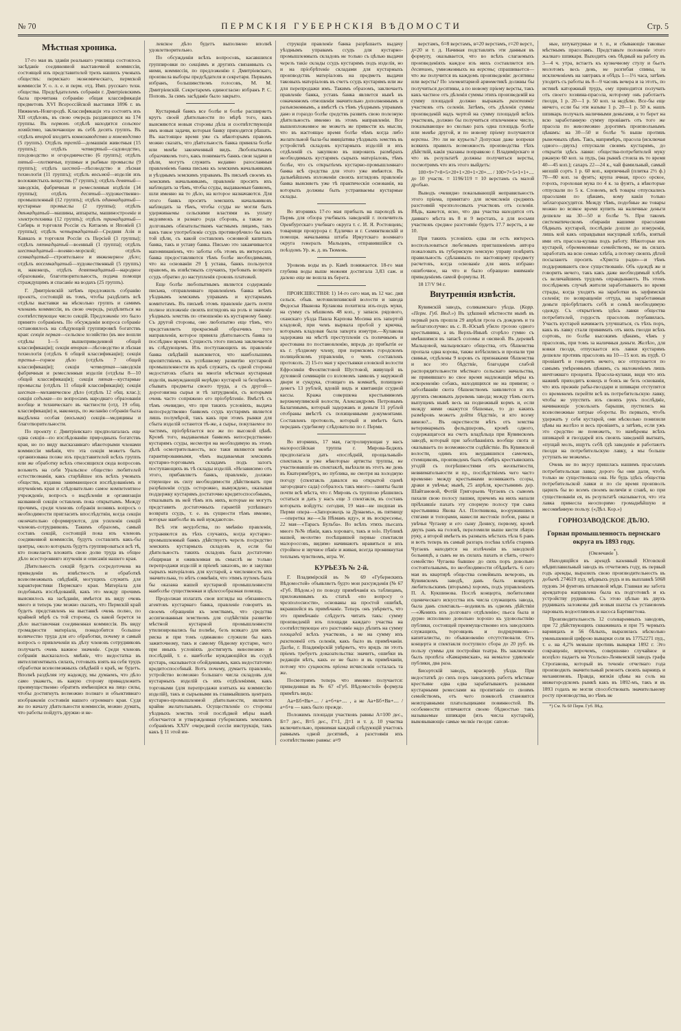№ 70 ПЕРМСКІЯ ГУБЕРНСКІЯ ВѢДОМОСТИ Стр. 5
Мѣстная хроника.
17-го мая въ зданіи реальнаго училища состоялось засѣданіе соединенной выставочной коммиссіи, состоящей изъ представителей трехъ нашихъ ученыхъ обществъ: пермскаго экономическаго, пермской коммиссіи У. о. л. е. и перм. отд. Имп. русскаго техн. общества. Предсѣдателемъ собранія г. Дмитріевскимъ была прочитана собранію общая классификація предметовъ XVI Всероссійской выставки 1896 г. въ Нижнемъ-Новгородѣ. Классификація эта состоитъ изъ XII отдѣловъ, въ свою очередь раздающихся на 174 группы. Въ первомъ отдѣлѣ находится сельское хозяйство, заключающее въ себѣ десять группъ. Въ отдѣлъ второй входитъ коннозаводство и коневодство (5 группъ). Отдѣлъ третій—домашнія животныя (15 группъ); отдѣлъ четвертый—садоводство, плодоводство и огородничество (6 группъ); отдѣлъ пятый—охотничьи, пушные и рыбные промыслы (9 группъ); отдѣлъ шестой—лѣсоводство и лѣсная технологія (11 группъ); отдѣлъ восьмой—изделія изъ волокнистыхъ веществъ (7 группъ); отдѣлъ девятый—заводскія, фабричныя и ремесленныя издѣлія (34 группы); отдѣлъ десятый—художественно-промышленный (12 группъ); отдѣлъ одиннадцатый—кустарные промыслы (2 группы); отдѣлъ двѣнадцатый—машины, аппараты, машиностроеніе и электротехника (12 группъ); отдѣлъ тринадцатый—Сибирь и торговля Россіи съ Китаемъ и Японіей (3 группы); отдѣлъ четырнадцатый—Средняя Азія и Кавказъ и торговля Россіи съ Персіей (3 группы); отдѣлъ пятнадцатый—военный (1 группа); отдѣлъ шестнадцатый—военно-морской; отдѣлъ семнадцатый—строительное и инженерное дѣло; отдѣлъ восемнадцатый—художественный (5 группъ) и, наконецъ, отдѣлъ девятнадцатый—народное образованіе, благотворительность, подача помощи страждущимъ и спасаніе на водахъ (25 группъ).
Г. Дмитріевскій затѣмъ предложилъ собранію проектъ, состоящій въ томъ, чтобы раздѣлить всѣ отдѣлы выставки на нѣсколько группъ и самимъ членамъ коммиссіи, въ свою очередь, раздѣлиться на соотвѣтствующее число секцій. Предложеніе это было принято собраніемъ. По обсужденіи вопроса собраніе остановилось на слѣдующей группировкѣ богатствъ края: секція первая—сельское хозяйство (въ нее вошли отдѣлы 1—5 вышеприведенной общей классификаціи); секція вторая—лѣсоводство и лѣсная технологія (отдѣлъ 6 общей классификаціи); секція третья—горное дѣло (отдѣлъ 7 общей классификаціи); секція четвертая—заводскія фабричныя и ремесленныя изделія (отдѣлы 8—10 общей классификаціи); секція пятая—кустарные промыслы (отдѣлъ 11 общей классификаціи); секція шестая—механическое дѣло (отдѣлъ 12 общ. клас.); секція седьмая—по вопросамъ народнаго образованія вообще и техническаго въ частности (отд. 19 общ. классификаціи) и, наконецъ, по желанію собранія была выдѣлена особая (восьмая) секція—медицины и благотворительности.
По проекту г. Дмитріевскаго предполагалась еще одна секція—по изслѣдованію природныхъ богатствъ края, но по виду высказаннаго нѣкоторыми членами коммиссіи мнѣнія, что эта секція можетъ быть организована позже изъ представителей всѣхъ группъ или же обработку всѣхъ относящихся сюда вопросовъ возьметъ на себя Уральское общество любителей естествознанія, какъ старѣйшее изъ всѣхъ ученыхъ обществъ, издавна занимающееся изслѣдованіемъ и изученіемъ края и слѣдовательно самое компетентное учрежденіе, вопросъ о выдѣленіи и организаціи названной секціи оставленъ пока открытымъ. Между прочимъ, среди членовъ собранія возникъ вопросъ о необходимости пригласить впослѣдствіи, когда секціи окончательно сформируются, для усиленія секцій членовъ-сотрудниковъ. Такимъ образомъ, самый составъ секцій, состоящій пока изъ членовъ соединенной коммиссіи, будутъ составлять какъ-бы центры, около которыхъ будутъ группироваться всѣ тѣ, кто пожелаетъ вложить свою долю труда въ общее дѣло всесторонняго изученія и описанія нашего края.
Дѣятельность секцій будетъ сосредоточена на приведеніи въ извѣстность и обработкѣ всевозможныхъ свѣдѣній, могущихъ служить для характеристики Пермскаго края. Матеріала для подобныхъ изслѣдованій, какъ это между прочимъ выяснилось на засѣданіи, имѣется въ виду очень много и теперь уже можно сказать, что Пермскій край будетъ представленъ на выставкѣ очень полно, по крайней мѣрѣ съ той стороны, съ какой берется за дѣло выставочная соединенная коммиссія. Въ виду громадности матеріала, понадобится большое количество труда для его обработки, почему и самый вопросъ о привлеченіи къ дѣлу членовъ сотрудниковъ получаетъ очень важное значеніе. Среди членовъ собранія высказалось мнѣніе, что недостатка въ интеллигентныхъ силахъ, готовыхъ взять на себя трудъ обработки всевозможныхъ свѣдѣній о краѣ, не будетъ. Вполнѣ раздѣляя эту надежду, мы думаемъ, что дѣло само укажетъ, въ какую сторону принадлежитъ преимущественно обратить имѣющіяся на лицо силы, чтобы достигнуть возможно полнаго и объективнаго изображенія состоянія нашего огромнаго края. Судя же по началу дѣятельности коммиссіи, можно думать, что работы пойдутъ дружно и не-
лекское дѣло будетъ выполнено вполнѣ удовлетворительно.
По обсужденіи всѣхъ вопросовъ, касавшихся группировки по секціямъ и другихъ связанныхъ съ ними, коммиссія, по предложенію г. Дмитріевскаго, произвела выборы предсѣдателя и секретаря. Первымъ избранъ, большинствомъ голосовъ, М. М. Дмитріевскій. Секретаремъ единогласно избранъ Р. С. Поповъ. За симъ засѣданіе было закрыто.
Кустарный банкъ все болѣе и болѣе расширяетъ кругъ своей дѣятельности по мѣрѣ того, какъ выясняются новыя стороны дѣла и соотвѣтствующія имъ новыя задачи, которыя банку приходится рѣшать. Въ настоящее время уже съ нѣкоторымъ правомъ можно сказать, что дѣятельность банка приняла болѣе или менѣе законченный видъ. Любопытнымъ образчикомъ того, какъ понимаетъ банкъ свои задачи и цѣли, могутъ служить недавно разосланныя правленіемъ банка письма къ земскимъ начальникамъ и уѣзднымъ земскимъ управамъ. Въ письмѣ своемъ къ земскимъ начальникамъ, правленіе проситъ ихъ наблюдать за тѣмъ, чтобы ссуды, выдаваемыя банкомъ, шли именно на то дѣло, на которое назначаются. Для этого банкъ проситъ земскихъ начальниковъ наблюдать за тѣмъ, чтобы ссуды не могли быть удерживаемы сельскими властями въ уплату недоимокъ и разнаго рода сборовъ, а также по долговымъ обязательствамъ частнымъ лицамъ, такъ какъ такое употребленіе ссудъ противорѣчило бы какъ той цѣли, съ какой составленъ основной капиталъ банка, такъ и уставу банка. Письмо это заканчивается напоминаніемъ, что заботы объ этомъ въ интересахъ банка предоставляются тѣмъ болѣе необходимыми, что на основаніи 29 § устава, банкъ пользуется правомъ, въ извѣстныхъ случаяхъ, требовать возврата ссудъ обратно до наступленія сроковъ платежей.
Еще болѣе любопытнымъ является содержаніе письма, отправленнаго правленіемъ банка всѣмъ уѣзднымъ земскимъ управамъ и кустарнымъ комитетамъ. Въ письмѣ этомъ правленіе даетъ почти полное изложеніе своихъ взглядовъ на роль и значеніе уѣздныхъ земствъ по отношенію къ кустарному банку. Съ другой стороны, оно любопытно еще тѣмъ, что представляетъ прекрасный образчикъ того направленія, которое приняла дѣятельность банка за послѣднее время. Сущность этого письма заключается въ слѣдующемъ. Изъ поступающихъ въ правленіе банка свѣдѣній выясняется, что наибольшимъ препятствіемъ къ успѣшному развитію кустарной промышленности въ краѣ служатъ, съ одной стороны недостатокъ сбыта на многія мѣстныя кустарныя изделія, вынуждающій нерѣдко кустарей за безцѣнокъ сбывать предметы своего труда, а съ другой—дороговизна сырья и тѣ затрудненія, съ которыми очень часто сопряжено его пріобрѣтеніе. Вмѣстѣ съ тѣмъ очевидно, что при такихъ условіяхъ, выдача непосредственно банкомъ ссудъ кустарямъ является лишь полумѣрой, такъ какъ при этомъ рынки для сбыта изделій остаются тѣ-же, а сырье, покупаемое по частямъ, пріобрѣтается все же по высокой цѣнѣ. Кромѣ того, выдаваемыя банкомъ непосредственно кустарямъ ссуды, несмотря на необходимую въ этомъ дѣлѣ осмотрительность, все таки являются менѣе гарантированными, чѣмъ выдаваемыя земскимъ кустарно-торговымъ складамъ подъ залогъ поступающихъ въ тѣ склады изделій. «Независимо отъ этого, прибавляетъ банкъ, правленіе, должно ствующее въ силу необходимости дѣйствовать при разрѣшеніи ссудъ осторожно, вынуждено, оказывая поддержку кустарямъ достаточно кредитоспособнымъ, отказывать въ ней тѣмъ изъ нихъ, которые не могутъ представить достаточныхъ гарантій успѣшнаго возврата ссудъ, т. е. въ сущности тѣмъ именно, которые наиболѣе въ ней нуждаются».
Всѣ эти неудобства, по мнѣнію правленія, устраняются въ тѣхъ случаяхъ, когда кустарно-промышленный банкъ дѣйствуетъ черезъ посредство земскихъ кустарныхъ складовъ и, если бы дѣятельность такихъ складовъ была достаточно общирная и оживленная въ смыслѣ не только перепродажи изделій и пріемѣ заказовъ, но и закупки сырыхъ матеріаловъ для кустарей, а численность ихъ значительна, то нѣтъ сомнѣнія, что этимъ путемъ была бы оказана нашей кустарной промышленности наиболѣе существенная и цѣлесообразная помощь.
Продолжая излагать свои взгляды на обязанность агентовъ кустарнаго банка, правленіе говоритъ въ своемъ обращеніи къ земствамъ, что средства ассигнованныя земствомъ для содѣйствія развитію мѣстной кустарной промышленности утилизировались бы полнѣе, безъ всякаго для нихъ риска и при томъ одинаково служили бы какъ зажиточному, такъ и самому бѣдному кустарю, чего при иныхъ условіяхъ достигнуть невозможно и послѣдній, т. е. наиболѣе нуждающійся въ ссудѣ кустарь, оказывается обойденнымъ, какъ недостаточно кредитоспособный. Вотъ почему, думаетъ правленіе, устройство возможно большаго числа складовъ для кустарныхъ изделій съ ихъ отдѣленіями, какъ торговыми (для перепродажи взятыхъ на коммиссію изделій), такъ и сырьевыми въ главныйшихъ центрахъ кустарно-промышленной дѣятельности, является крайне желательнымъ. Осуществленіе со стороны уѣздныхъ земствъ этой послѣдней мѣры вынѣ облегчается и утвержденная губернскимъ земскимъ собраніемъ XXIV очередной сессіи инструкція, такъ какъ § 11 этой ин-
струкціи правленіе банка разрѣшаетъ выдачу уѣзднымъ управамъ ссудъ для кустарно-промышленныхъ складовъ не только съ цѣлью выдачи черезъ такіе склады ссудъ кустарямъ подъ изделія, но и на пріобрѣтеніе складами для кустарныхъ производствъ матеріаловъ на предметъ выдачи таковыхъ матеріаловъ въ счетъ ссудъ кустарямъ или же для перепродажи имъ. Такимъ образомъ, заключаетъ правленіе банка, уставъ банка является нынѣ въ означенномъ отношеніи значительно дополненнымъ и разъясненнымъ, а вмѣстѣ съ тѣмъ уѣзднымъ управамъ дано и гораздо болѣе средствъ развить свою полезную дѣятельность именно въ этомъ направленіи. Все вышеизложенное не можетъ не привести къ мысли, что въ настоящее время болѣе чѣмъ когда либо желательной была-бы иниціатива уѣздныхъ земствъ въ устройствѣ складовъ кустарныхъ изделій и ихъ отдѣленій съ закупкою въ широкихъ размѣрахъ необходимыхъ кустарямъ сырыхъ матеріаловъ, тѣмъ болѣе, что съ открытіемъ кустарно-промышленнаго банка всѣ средства для этого уже имѣются. Въ дальнѣйшемъ изложеніи своихъ взглядовъ правленіе банка выясняетъ уже тѣ практическія основанія, на которыхъ должны быть устраиваемы кустарные склады.
Во вторникъ 17-го мая прибылъ на пароходѣ въ Пермь для обзора учебныхъ заведеній г. попечитель Оренбургскаго учебнаго округа т. с. И. Я. Ростовцевъ; товарищи прокурора г. Едличко и г. Семянтковскій и помощн. начальника штаба Иркутскаго военнаго округа генералъ Мальцевъ, отправившійся съ поѣздомъ Ур. ж. д. въ Тюмень.
Уровень воды въ р. Камѣ понижается. 18-го мая глубина воды выше межени достигала 3,83 саж. и далеко еще не вошла въ берега.
ПРОИСШЕСТВІЯ: 1) 14-го сего мая, въ 12 час. дня сельск. обыв. мотовилихинской волости и завода Федосья Иванова Кулакова похитила изъ-подъ муки, на сумму съ мѣшкомъ 48 коп., у запасн. рядового, оханскаго уѣзда Павла Карпова Мосина изъ запертой кладовой, при чемъ вырвала пробой у крючка, которымъ кладовая была заперта изнутри.—Кулакова задержана на мѣстѣ преступленія съ поличнымъ и арестована по постановленію, впредь до прибытія ее къ г. уѣздному члену, при пермскомъ городскомъ полицейскомъ управленіи, о чемъ составленъ протоколъ. 2) 15-го мая у крестьянки еловской волости Ефросиніи Феоктистовой Шустовой, живущей въ духовной семинаріи со взломомъ замковъ у наружной двери и сундука, стоящаго въ комнатѣ, похищено денегъ 13 рублей, вдовій видъ и квитанція ссудной кассы. Кража совершена крестьяниномъ верхнемулинской волости, Александромъ Петровымъ Балагинымъ, который задержанъ и деньги 11 рублей отобраны вмѣстѣ съ похищенными документами. Составленъ протоколъ, который и имѣетъ быть переданъ судебному слѣдователю по г. Перми.
Во вторникъ, 17 мая, гастролирующая у насъ малороссійская труппа г. Мирова-Бедюхъ предполагала дать «послѣдній, прощальный» спектакль и уже нѣкоторые артисты труппы, не участвовавшіе въ спектаклѣ, выѣхали въ этотъ же день въ Екатеринбургъ, но публика, не смотря на холодную погоду (спектакль давался на открытой сценѣ загороднаго сада) собралось такъ много—заняты были почти всѣ мѣста, что г. Мировъ съ труппою рѣшились остаться и дать у насъ еще 3 спектакля, въ составъ которыхъ войдутъ: сегодня, 19 мая—не шедшая въ Перми опера—«Запорожецъ за Дунаемъ», въ пятницу—оперетка же—«За Нѣманъ иду», и въ воскресенье, 22 мая—«Тарасъ Бульба». Во всѣхъ этихъ пьесахъ много №№ пѣнія, какъ хороваго, такъ и solo. Публикѣ нашей, неохотно посѣщавшей первые спектакли малороссовъ, видимо начинаютъ нравиться и ихъ стройное и звучное пѣніе и живая, всегда проникнутая теплымъ чувствомъ, игра. W.
КУРЬЕЗЪ № 2-й.
Г. Владимірскій въ № 69 «Губернскихъ Вѣдомостей» объявляетъ будто мои разсужденія (№ 67 «Губ. Вѣдом.») по поводу примѣчанія къ таблицамъ, приложеннымъ къ статьѣ «по вопросу о чрезполосности», основаны на простой ошибкѣ, вкравшейся въ примѣчаніе. Теперь онъ увѣряетъ, что это примѣчаніе слѣдуетъ читать такъ: сумму произведеній изъ площади каждаго участка на соотвѣтствующее его разстояніе надо дѣлить на сумму площадей всѣхъ участковъ, а не на сумму ихъ разстояній отъ селенія, какъ было въ примѣчаніи. Далѣе, г. Владимірскій увѣряетъ, что врядъ ли этотъ пріемъ требуетъ доказательства: значитъ, ошибки въ редакціи нѣтъ, какъ ее не было и въ примѣчаніи, потому что сущность пріема исчисленія осталась та же.
Посмотримъ теперь что именно получается: приведенная въ № 67 «Губ. Вѣдомостей» формула примѣтъ видъ:
Аа+Бб+Вв+.... / а+б+в+.... , а не Аа+Бб+Вв+.... / а+б+в — какъ было прежде.
Положимъ площади участковъ равны А=100 дес., Б=7 дес., В=5 дес., Г=1, Д=1 и т. д. 10 участка включительно, принимая каждый слѣдующій участокъ равнымъ одной десятинѣ, а разстоянія ихъ соотвѣтственно равны: а=9
верстамъ, б=8 верстамъ, в=20 верстамъ, г=20 верст., д=20 и т. д. Начиная подставлять эти данныя въ формулу, оказывается, что во всѣхъ слагаемыхъ произведеніяхъ каждое изъ нихъ составляется изъ десятинъ, умноженныхъ на версты; спрашивается—что же получится въ каждомъ произведеніи: десятины или версты? По элементарной ариѳметикѣ должны бы получиться десятины, а по новому пріему версты, такъ какъ частное отъ дѣленія суммы этихъ произведеній на сумму площадей должно выражать разстояніе участковъ отъ селенія. Затѣмъ, отъ дѣленія суммы произведеній надъ чертой на сумму площадей всѣхъ участковъ, должно бы получиться отвлеченное число, показывающее во сколько разъ одна площадь болѣе или менѣе другой, и по новому пріему получаются версты. Это ли не курьезъ? Допуская даже вопреки всякихъ правилъ возможность производства тѣхъ дѣйствій, какія указаны поправкою г. Владимірскаго и что въ результатѣ должны получиться версты, посмотримъ что изъ этого выйдетъ:
100×9+7×8+5×20+1×20+1×20+.... / 100+7+5+1+1+.... до 10 участк. = 1196/119 = 10 верстамъ съ малой дробью.
Выводъ очевидно показывающій неправильность этого пріема, принятаго для исчисленія среднихъ разстояній чрезполосныхъ участковъ отъ селенія. Вѣдь, кажется, ясно, что два участка находятся отъ даннаго мѣста въ 8 и 9 верстахъ, а для восьми участковъ среднее разстояніе будетъ 17.7 верстъ, а не 10.
При такихъ условіяхъ едва ли есть интересъ воспользоваться любезнымъ приглашеніемъ автора пожаловать въ губернскую земскую управу повѣрить правильность сдѣланныхъ по настоящему предмету расчетовъ, когда основаніе для нихъ избрано ошибочное, на что и было обращено вниманіе приведеніемъ самой формулы. И.
18 17/V 94 г.
Внутреннія извѣстія.
Кувинскій заводъ, соликамскаго уѣзда. (Корр. «Перм. Губ. Вѣд.») Въ здѣшней мѣстности нынѣ въ первый разъ прошла 29 апрѣля гроза съ дождемъ и та неблагополучно: въ с. В.-Юсьвѣ убило грозою одного крестьянина, а въ Верхъ-Иньвѣ сгорѣло гумно съ имѣвшимся въ запасѣ соломы и овсяной. Въ деревнѣ Мальцовой, мальцевскаго общества, отъ бѣшенства пропала одна корова, также взбѣсились и пропали три свиньи, отдѣлены 9 коровъ съ признаками бѣшенства и все это бѣдствіе, благодаря слабой распорядительности мѣстнаго сельскаго начальства, не принявшаго во свое время надлежащія мѣры къ искорененію собакъ, находящихся не на привязи; о заболѣваніи скота бѣшенствомъ заявляется и изъ другихъ смежныхъ деревень завода; между тѣмъ скотъ выпущенъ нынѣ весь на подножный кормъ и, если между ними окажутся бѣшеные, то до какихъ размѣровъ можетъ дойти бѣдствіе, и кто всему виною?... Въ окрестности нѣтъ отъ земства ветеринарныхъ фельдшеровъ, кромѣ одного, содержащагося на счетъ владѣльца при Кувинскомъ заводѣ, который при заболѣваніяхъ вообще скота и оказываетъ по возможности содѣйствіе. Въ Кувинской волости, одинъ изъ неудавшихся самочекъ, стемщиковъ, произведенъ былъ обмѣръ крестьянскихъ угодій съ погрѣшностями отъ неопытности, невнимательности и пр., послѣдствіемъ чего часто временно между крестьянами возникаютъ ссоры, драки и увѣчья; нынѣ, 25 апрѣля, крестьянинъ дер. Шайтановой, Фотій Григорьевъ Чугаевъ съ сыномъ пахали свою полосу пашни, причемъ на нихъ напали пріѣхавшіе пахать эту спорную полосу три сына крестьянина Якова Ал. Плотникова, вооружившись стягами и топорами, нанесли жестокіе побои, раны и увѣчья Чугаеву и его сыну Денису, первому, кромѣ двухъ ранъ на головѣ, переломили выше кисти лѣвую руку, а второй имѣетъ въ разныхъ мѣстахъ тѣла 6 ранъ и вотъ теперь въ самый разгаръ посѣва хлѣба старикъ Чугаевъ находится на излѣченіи въ заводской больницѣ, а сынъ не въ силахъ пахать и сѣять, отчего семейство Чугаева бывшее до сихъ поръ довольно состоятельнымъ, по необходимости обѣднѣетъ. 6 сего мая въ квартирѣ общества семейныхъ вечеровъ, въ Кувинскомъ заводѣ, данъ былъ концертъ любительскимъ (вторымъ) хоромъ, подъ управленіемъ П. А. Кукшинова. Послѣ концерта, любителями сценическаго искусства изъ числа служащихъ завода, была данъ спектакль—водевиль въ одномъ дѣйствіи—«Женихъ изъ долговаго отдѣленія»; пьеса была и дурно исполнено довольно хорошо къ удовольствію публики, состоящей преимущественно изъ заводскихъ служащихъ, торговцевъ и подрядчиковъ—капиталисты, по обыкновенію отсутствовали. Отъ концерта и спектакля поступило сбора до 20 руб. въ пользу суммы для постройки театра. Въ заключеніе былъ пропѣта «Камаринская», на немалое удивленіе публики, два раза.
Бисертскій заводъ, красноуф. уѣзда. При недостаткѣ до сихъ поръ заводскихъ работъ мѣстные крестьяне едва едва зарабатываютъ разными кустарными ремеслами на пропитаніе со своимъ семействомъ, отъ чего поневолѣ становятся неисправными плательщиками повинностей. Въ особенности отличаются своею бѣдностью такъ называемые шпикари (изъ числа кустарей), выковывающіе самые мелкіе гвозди: сапож-
ные, штукатурные и т. п., и сбывающіе таковые мѣстнымъ прасоламъ. Представьте положеніе этого жалкаго шпикаря. Выходитъ онъ бѣдный на работу въ 3—4 ч. утра, встаетъ къ кузнечному стулу и бьетъ молотомъ весь день, не разгибая спины, за исключеніемъ на завтракъ и обѣдъ 1—1½ часа, затѣмъ уходитъ съ работы въ 8—9 часовъ вечера и за этотъ, по истинѣ каторжный трудъ, ему приходится получать отъ своего хозяина-прасола, которому онъ работаетъ гвозди, 1 р. 20—1 р. 50 коп. за недѣлю. Все-бы еще ничего, если бы эти назыке 1 р. 20—1 р. 50 к. нашъ шпикарь получалъ наличными деньгами, а то берет на всю заработанную сумму провіантъ отъ того же прасола по невозможно дорогимъ произвольнымъ цѣнамъ: на 30—50 и болѣе % выше противъ рыночныхъ цѣнъ. Такъ, напримѣръ, прасола (исключая одного—двухъ) отпускали своимъ кустарямъ, до открытія здѣсь лавки: общества-потребителей муку ржаную 60 коп. за пудъ, (на рынкѣ стоила въ то время 40—45 коп.); сахаръ 22—24 к., чай фамильный, самый низшій сортъ 1 р. 60 коп., кирпичный (плитка 2½ ф.) 70—80 коп. за фунтъ; крупа ячная, просо орское, горохъ, гороховая мука по 4 к. за фунтъ, а нѣкоторые отпускали по 5 к. Словомъ, всѣ товары отпускались прасолами по цѣнамъ, кому какія только заблагоразсудятся. Между тѣмъ, подобные же товары можно во всякое время купить на наличные деньги дешевле на 30—50 и болѣе %. При такомъ систематическомъ обираніи нашими прасолами бѣдныхъ кустарей, послѣдніе дошли до изнуренія, лишь кой какъ оправдывая насущный хлѣбъ, взятый ими отъ прасола-кулака подъ работу. Нѣкоторые изъ кустарей, обремененные семействомъ, не въ силахъ заработать на всю семью хлѣба, а потому своихъ дѣтей посылаютъ просить «Христа ради»—и тѣмъ поддерживаютъ свое существованіе. Объ одеждѣ же и говорить нечего, такъ какъ даже необходимый хлѣбъ съ величайшимъ трудомъ оправдываютъ. Въ этомъ послѣднемъ случаѣ жители заработываютъ во время страды, когда уходятъ на заработки въ зауфимскія селенія; по возвращеніи оттуда, на заработанныя деньги пріобрѣтаютъ себѣ и семьѣ необходимую одежду. Съ открытіемъ здѣсь лавки общества потребителей, гордость прасоловъ поубавилась. Участь кустарей начинаетъ улучшаться, съ тѣхъ поръ, какъ въ лавку стали принимать отъ нихъ гвозди всѣхъ сортовъ, по болѣе высокимъ цѣнамъ, чѣмъ у прасоловъ, при томъ за наличныя деньги. Желѣзо, для ковки гвоздя, отпускается изъ лавки кустарямъ дешевле противъ прасоловъ на 10—15 коп. въ пудѣ. О провіантѣ и говорить нечего, все отпускается по самымъ умѣреннымъ цѣнамъ, съ наложеніемъ лишь ничтожнаго процента. Прасола-кулаки, видя что ихъ наживѣ приходитъ конецъ и боясь не безъ основанія, что ихъ прежніе рабы-гвоздари и шпикари отступятся со временемъ перейти всѣ въ потребительскую лавку, чтобы не упустить изъ своихъ рукъ послѣдніе, начинающіе ускользать барыши, пустились на всевозможные хитрые обороты. Во первыхъ, чтобъ удержать у себя кустарей, они нѣсколько понизили цѣны на желѣзо и весь провіантъ, а затѣмъ, если ужъ это средство не поможетъ, то намѣрены всѣхъ шпикарей и гвоздарей изъ своихъ заведеній выгнать, «пущай молъ, ищутъ себѣ гдѣ заведеніе и работаютъ гвозди на потребительскую лавку, а мы больше уступать не можемъ».
Очень не по вкусу пришлась нашимъ прасоламъ потребительская лавка; дорого бы они дали, чтобъ только не существовала она. Не будь здѣсь общества потребительской лавки и по сіе время произволъ царилъ бы во всемъ своемъ величіи и славѣ, ко при существованіи ея, въ результатѣ оказывается, что эта лавка принесла неоспоримо громаднѣйшую и несомнѣнную пользу. («Дѣл. Кор.»)
ГОРНОЗАВОДСКОЕ ДѢЛО.
Горная промышленность пермскаго округа въ 1893 году.
(Окончаніе<sup>*</sup>).
Находящійся въ арендѣ казенный Юговской мѣдиплавильный заводъ въ отчетномъ году, въ первый годъ аренды, выразилъ свою производительность въ добычѣ 274619 пуд. мѣдныхъ рудъ и въ выплавкѣ 5068 пудовъ 34 фунтовъ штыковой мѣди. Главная же забота арендатора направлена была къ подготовкѣ и къ устройству рудниковъ. Съ этою цѣлью въ двухъ рудникахъ заложены двѣ новыя шахты съ установомъ паровыхъ водоотливовъ и насоса Бартингтона.
Производительность 12 солеваренныхъ заводовъ, при 72 дѣйствующихъ скважинахъ и при 75 черныхъ варницахъ и 56 бѣлыхъ, выразилась нѣсколько уменьшенной цифрою выварки соли въ 17752271 пуд., т. е. на 4,2% меньше противъ выварки 1892 г. Это сокращеніе, впрочемъ, совершенно случайное и всецѣло падаетъ на Усольско-Ленвенскій заводъ графа Строганова, который въ теченіе отчетнаго года производилъ значительный ремонтъ своихъ варницъ и механизмовъ. Правда, низкія цѣны на соль на нижегородскомъ рынкѣ какъ въ 1892-мъ, такъ и въ 1893 годахъ не могли способствовать значительному росту производства, но тѣмъ не
*) См. № 60 Перм. Губ. Вѣд.